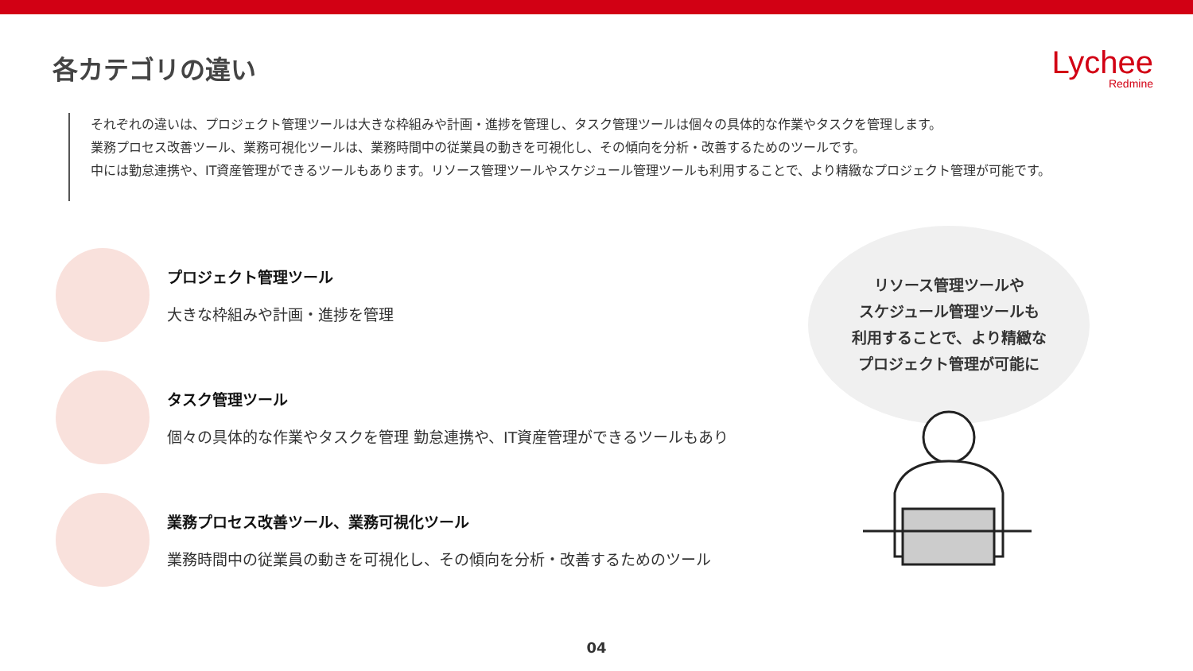各カテゴリの違い
Lychee
Redmine
それぞれの違いは、プロジェクト管理ツールは大きな枠組みや計画・進捗を管理し、タスク管理ツールは個々の具体的な作業やタスクを管理します。
業務プロセス改善ツール、業務可視化ツールは、業務時間中の従業員の動きを可視化し、その傾向を分析・改善するためのツールです。
中には勤怠連携や、IT資産管理ができるツールもあります。リソース管理ツールやスケジュール管理ツールも利用することで、より精緻なプロジェクト管理が可能です。
プロジェクト管理ツール
大きな枠組みや計画・進捗を管理
タスク管理ツール
個々の具体的な作業やタスクを管理 勤怠連携や、IT資産管理ができるツールもあり
業務プロセス改善ツール、業務可視化ツール
業務時間中の従業員の動きを可視化し、その傾向を分析・改善するためのツール
リソース管理ツールや
スケジュール管理ツールも
利用することで、より精緻な
プロジェクト管理が可能に
04